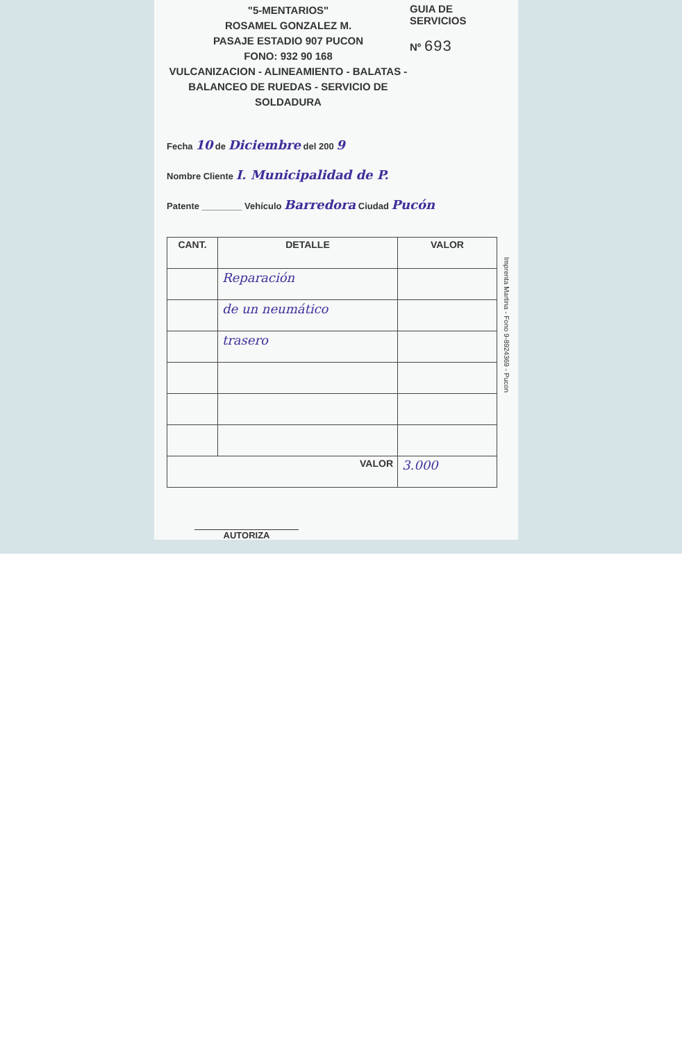"5-MENTARIOS"
ROSAMEL GONZALEZ M.
PASAJE ESTADIO 907 PUCON
FONO: 932 90 168
VULCANIZACION - ALINEAMIENTO - BALATAS -
BALANCEO DE RUEDAS - SERVICIO DE SOLDADURA
GUIA DE SERVICIOS
Nº 693
Fecha 10 de Diciembre del 200 9
Nombre Cliente I. Municipalidad de P.
Patente ________ Vehículo Barredora Ciudad Pucón
| CANT. | DETALLE | VALOR |
| --- | --- | --- |
| | Reparación | |
| | de un neumático | |
| | trasero | |
| VALOR | | 3.000 |
AUTORIZA
Imprenta Martina - Fono 9-8924369 - Pucon